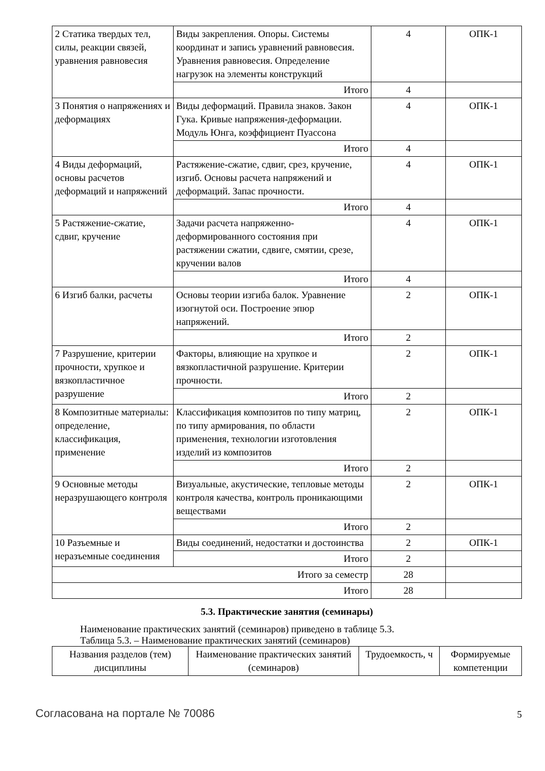| 2 Статика твердых тел, силы, реакции связей, уравнения равновесия | Виды закрепления. Опоры. Системы координат и запись уравнений равновесия. Уравнения равновесия. Определение нагрузок на элементы конструкций | 4 | ОПК-1 |
| | Итого | 4 | |
| 3 Понятия о напряжениях и деформациях | Виды деформаций. Правила знаков. Закон Гука. Кривые напряжения-деформации. Модуль Юнга, коэффициент Пуассона | 4 | ОПК-1 |
| | Итого | 4 | |
| 4 Виды деформаций, основы расчетов деформаций и напряжений | Растяжение-сжатие, сдвиг, срез, кручение, изгиб. Основы расчета напряжений и деформаций. Запас прочности. | 4 | ОПК-1 |
| | Итого | 4 | |
| 5 Растяжение-сжатие, сдвиг, кручение | Задачи расчета напряженно-деформированного состояния при растяжении сжатии, сдвиге, смятии, срезе, кручении валов | 4 | ОПК-1 |
| | Итого | 4 | |
| 6 Изгиб балки, расчеты | Основы теории изгиба балок. Уравнение изогнутой оси. Построение эпюр напряжений. | 2 | ОПК-1 |
| | Итого | 2 | |
| 7 Разрушение, критерии прочности, хрупкое и вязкопластичное разрушение | Факторы, влияющие на хрупкое и вязкопластичной разрушение. Критерии прочности. | 2 | ОПК-1 |
| | Итого | 2 | |
| 8 Композитные материалы: определение, классификация, применение | Классификация композитов по типу матриц, по типу армирования, по области применения, технологии изготовления изделий из композитов | 2 | ОПК-1 |
| | Итого | 2 | |
| 9 Основные методы неразрушающего контроля | Визуальные, акустические, тепловые методы контроля качества, контроль проникающими веществами | 2 | ОПК-1 |
| | Итого | 2 | |
| 10 Разъемные и неразъемные соединения | Виды соединений, недостатки и достоинства | 2 | ОПК-1 |
| | Итого | 2 | |
| Итого за семестр | | 28 | |
| Итого | | 28 | |
5.3. Практические занятия (семинары)
Наименование практических занятий (семинаров) приведено в таблице 5.3.
Таблица 5.3. – Наименование практических занятий (семинаров)
| Названия разделов (тем) дисциплины | Наименование практических занятий (семинаров) | Трудоемкость, ч | Формируемые компетенции |
| --- | --- | --- | --- |
Согласована на портале № 70086 5